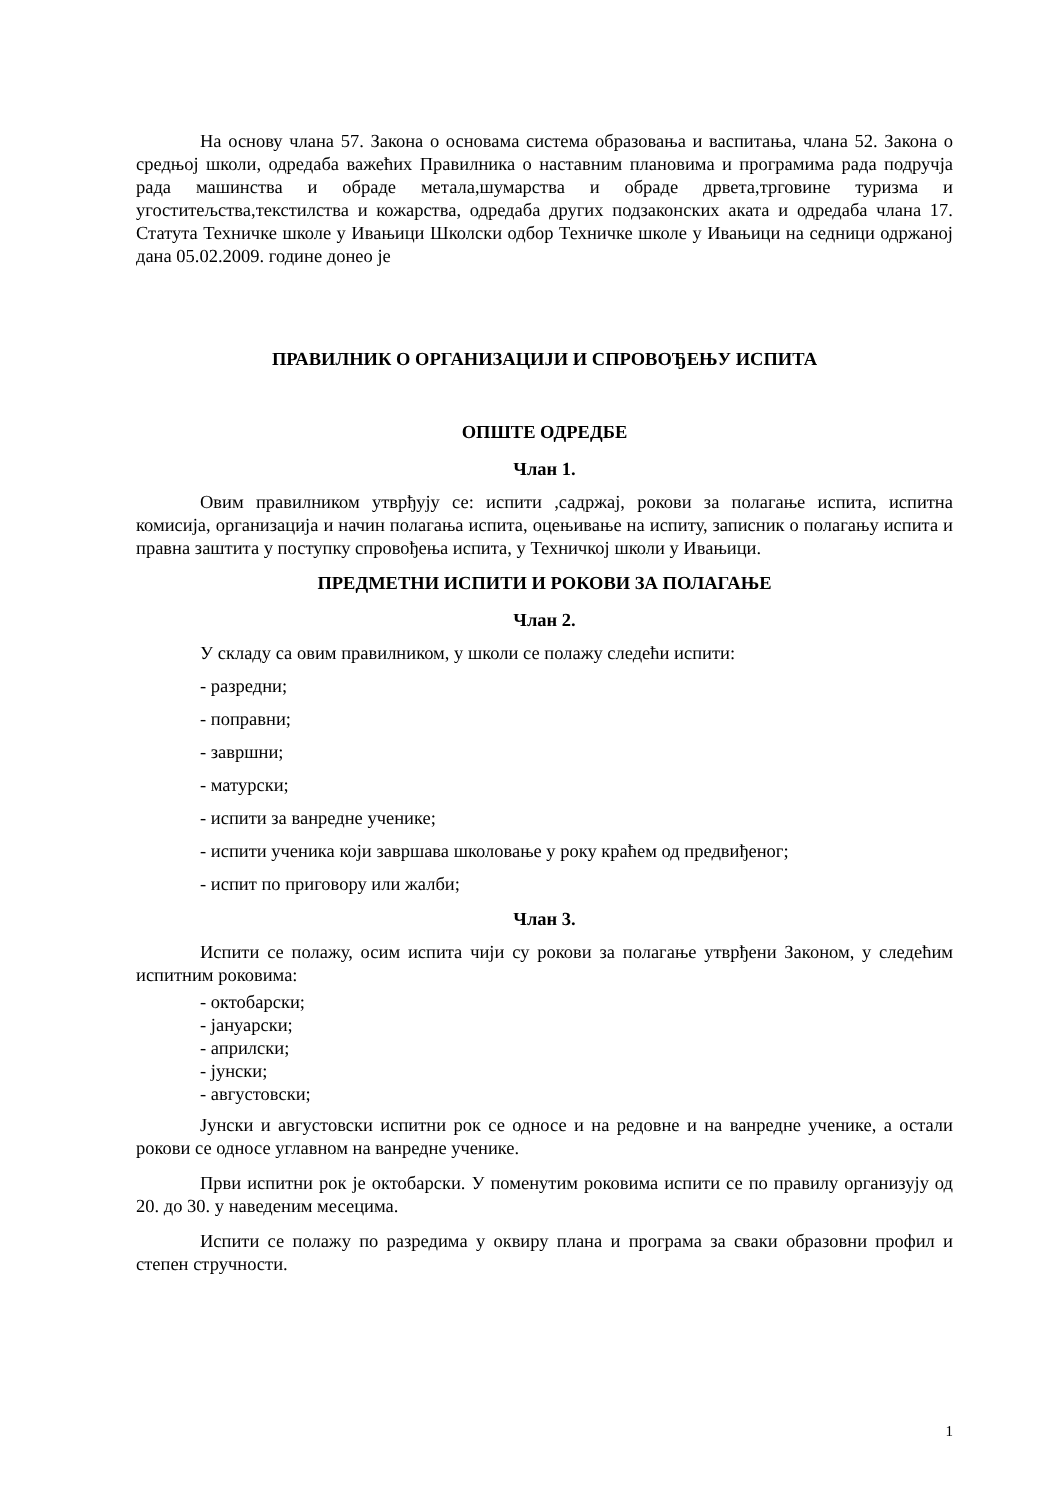На основу члана 57. Закона о основама система образовања и васпитања, члана 52. Закона о средњој школи, одредаба важећих Правилника о наставним плановима и програмима рада подручја рада машинства и обраде метала,шумарства и обраде дрвета,трговине туризма и угоститељства,текстилства и кожарства, одредаба других подзаконских аката и одредаба члана 17. Статута Техничке школе у Ивањици Школски одбор Техничке школе у Ивањици на седници одржаној дана 05.02.2009. године донео је
ПРАВИЛНИК О ОРГАНИЗАЦИЈИ И СПРОВОЂЕЊУ ИСПИТА
ОПШТЕ ОДРЕДБЕ
Члан 1.
Овим правилником утврђују се: испити ,садржај, рокови за полагање испита, испитна комисија, организација и начин полагања испита, оцењивање на испиту, записник о полагању испита и правна заштита у поступку спровођења испита, у Техничкој школи у Ивањици.
ПРЕДМЕТНИ ИСПИТИ И РОКОВИ ЗА ПОЛАГАЊЕ
Члан 2.
У складу са овим правилником, у школи се полажу следећи испити:
- разредни;
- поправни;
- завршни;
- матурски;
- испити за ванредне ученике;
- испити ученика који завршава школовање у року краћем од предвиђеног;
- испит по приговору или жалби;
Члан 3.
Испити се полажу, осим испита чији су рокови за полагање утврђени Законом, у следећим испитним роковима:
- октобарски;
- јануарски;
- априлски;
- јунски;
- августовски;
Јунски и августовски испитни рок се односе и на редовне и на ванредне ученике, а остали рокови се односе углавном на ванредне ученике.
Први испитни рок је октобарски. У поменутим роковима испити се по правилу организују од 20. до 30. у наведеним месецима.
Испити се полажу по разредима у оквиру плана и програма за сваки образовни профил и степен стручности.
1